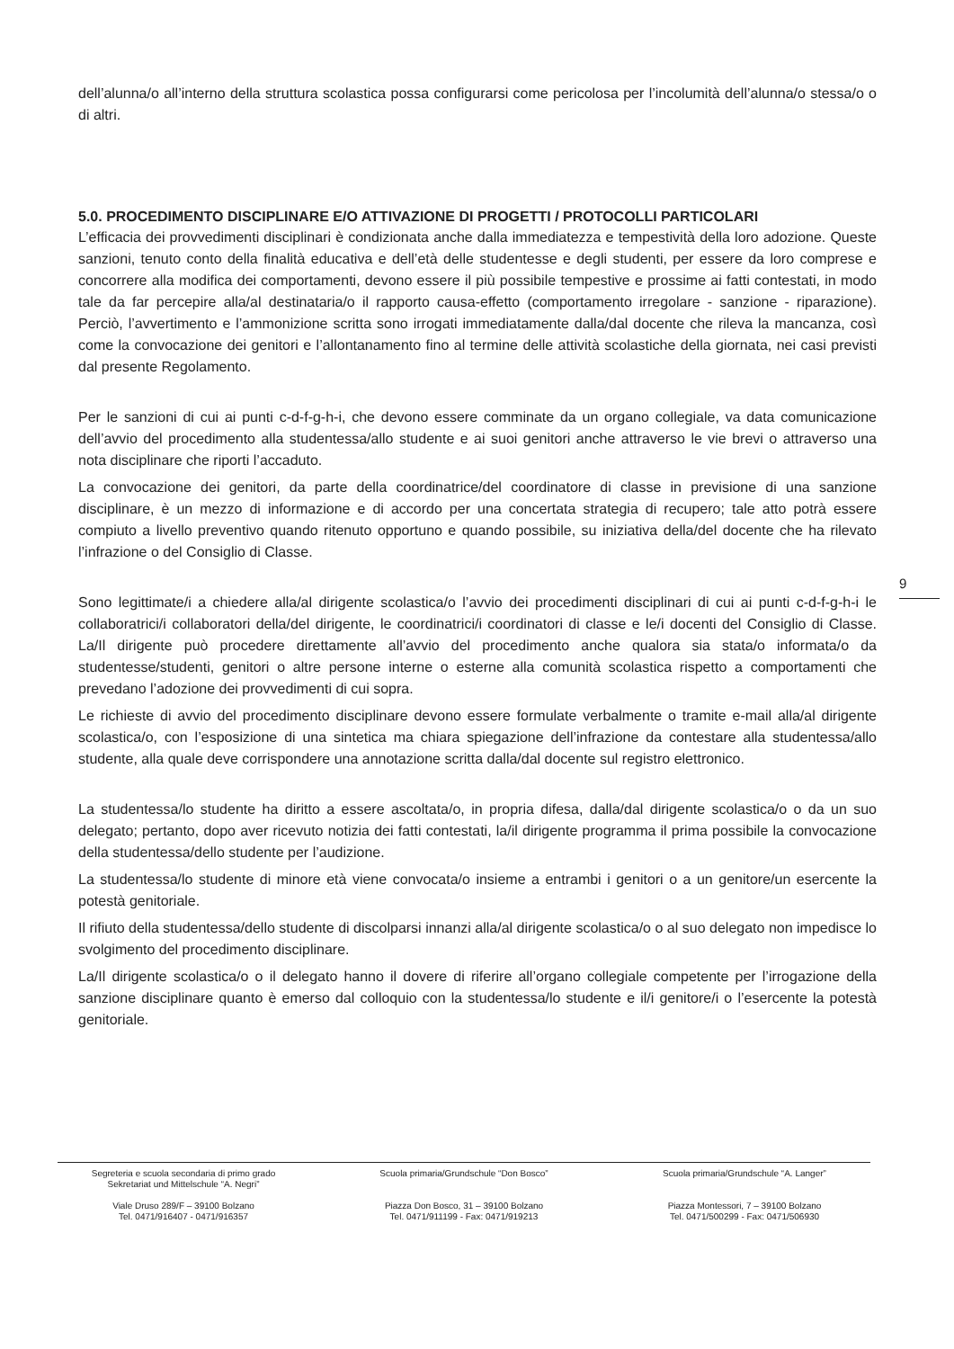dell’alunna/o all’interno della struttura scolastica possa configurarsi come pericolosa per l’incolumità dell’alunna/o stessa/o o di altri.
5.0. PROCEDIMENTO DISCIPLINARE E/O ATTIVAZIONE DI PROGETTI / PROTOCOLLI PARTICOLARI
L’efficacia dei provvedimenti disciplinari è condizionata anche dalla immediatezza e tempestività della loro adozione. Queste sanzioni, tenuto conto della finalità educativa e dell’età delle studentesse e degli studenti, per essere da loro comprese e concorrere alla modifica dei comportamenti, devono essere il più possibile tempestive e prossime ai fatti contestati, in modo tale da far percepire alla/al destinataria/o il rapporto causa-effetto (comportamento irregolare - sanzione - riparazione). Perciò, l’avvertimento e l’ammonizione scritta sono irrogati immediatamente dalla/dal docente che rileva la mancanza, così come la convocazione dei genitori e l’allontanamento fino al termine delle attività scolastiche della giornata, nei casi previsti dal presente Regolamento.
Per le sanzioni di cui ai punti c-d-f-g-h-i, che devono essere comminate da un organo collegiale, va data comunicazione dell’avvio del procedimento alla studentessa/allo studente e ai suoi genitori anche attraverso le vie brevi o attraverso una nota disciplinare che riporti l’accaduto.
La convocazione dei genitori, da parte della coordinatrice/del coordinatore di classe in previsione di una sanzione disciplinare, è un mezzo di informazione e di accordo per una concertata strategia di recupero; tale atto potrà essere compiuto a livello preventivo quando ritenuto opportuno e quando possibile, su iniziativa della/del docente che ha rilevato l’infrazione o del Consiglio di Classe.
Sono legittimate/i a chiedere alla/al dirigente scolastica/o l’avvio dei procedimenti disciplinari di cui ai punti c-d-f-g-h-i le collaboratrici/i collaboratori della/del dirigente, le coordinatrici/i coordinatori di classe e le/i docenti del Consiglio di Classe. La/Il dirigente può procedere direttamente all’avvio del procedimento anche qualora sia stata/o informata/o da studentesse/studenti, genitori o altre persone interne o esterne alla comunità scolastica rispetto a comportamenti che prevedano l’adozione dei provvedimenti di cui sopra.
Le richieste di avvio del procedimento disciplinare devono essere formulate verbalmente o tramite e-mail alla/al dirigente scolastica/o, con l’esposizione di una sintetica ma chiara spiegazione dell’infrazione da contestare alla studentessa/allo studente, alla quale deve corrispondere una annotazione scritta dalla/dal docente sul registro elettronico.
La studentessa/lo studente ha diritto a essere ascoltata/o, in propria difesa, dalla/dal dirigente scolastica/o o da un suo delegato; pertanto, dopo aver ricevuto notizia dei fatti contestati, la/il dirigente programma il prima possibile la convocazione della studentessa/dello studente per l’audizione.
La studentessa/lo studente di minore età viene convocata/o insieme a entrambi i genitori o a un genitore/un esercente la potestà genitoriale.
Il rifiuto della studentessa/dello studente di discolparsi innanzi alla/al dirigente scolastica/o o al suo delegato non impedisce lo svolgimento del procedimento disciplinare.
La/Il dirigente scolastica/o o il delegato hanno il dovere di riferire all’organo collegiale competente per l’irrogazione della sanzione disciplinare quanto è emerso dal colloquio con la studentessa/lo studente e il/i genitore/i o l’esercente la potestà genitoriale.
9
Segreteria e scuola secondaria di primo grado
Sekretariat und Mittelschule “A. Negri”
Viale Druso 289/F – 39100 Bolzano
Tel. 0471/916407 - 0471/916357
Scuola primaria/Grundschule “Don Bosco”
Piazza Don Bosco, 31 – 39100 Bolzano
Tel. 0471/911199 - Fax: 0471/919213
Scuola primaria/Grundschule “A. Langer”
Piazza Montessori, 7 – 39100 Bolzano
Tel. 0471/500299 - Fax: 0471/506930